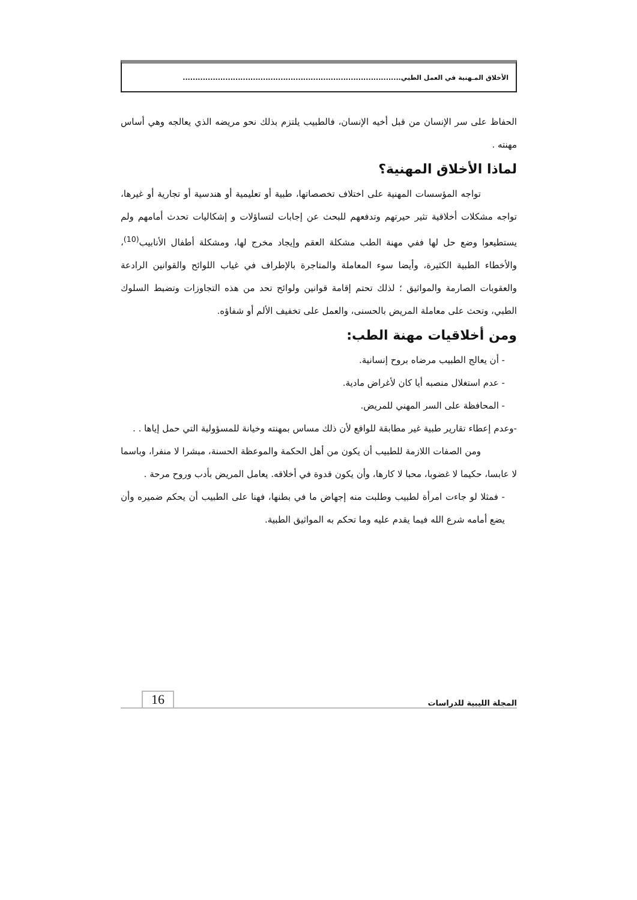الأخلاق المـهنية في العمل الطبي.......................................................................................
الحفاظ على سر الإنسان من قبل أخيه الإنسان، فالطبيب يلتزم بذلك نحو مريضه الذي يعالجه وهي أساس مهنته .
لماذا الأخلاق المهنية؟
تواجه المؤسسات المهنية على اختلاف تخصصاتها، طبية أو تعليمية أو هندسية أو تجارية أو غيرها، تواجه مشكلات أخلاقية تثير حيرتهم وتدفعهم للبحث عن إجابات لتساؤلات و إشكاليات تحدث أمامهم ولم يستطيعوا وضع حل لها ففي مهنة الطب مشكلة العقم وإيجاد مخرج لها، ومشكلة أطفال الأنابيب<sup>(10)</sup>، والأخطاء الطبية الكثيرة، وأيضا سوء المعاملة والمتاجرة بالإطراف في غياب اللوائح والقوانين الرادعة والعقوبات الصارمة والمواثيق ؛ لذلك تحتم إقامة قوانين ولوائح تحد من هذه التجاوزات وتضبط السلوك الطبي، وتحث على معاملة المريض بالحسنى، والعمل على تخفيف الألم أو شفاؤه.
ومن أخلاقيات مهنة الطب:
- أن يعالج الطبيب مرضاه بروح إنسانية.
- عدم استغلال منصبه أيا كان لأغراض مادية.
- المحافظة على السر المهني للمريض.
-وعدم إعطاء تقارير طبية غير مطابقة للواقع لأن ذلك مساس بمهنته وخيانة للمسؤولية التي حمل إياها . .
ومن الصفات اللازمة للطبيب أن يكون من أهل الحكمة والموعظة الحسنة، مبشرا لا منفرا، وباسما لا عابسا، حكيما لا غضوبا، محبا لا كارها، وأن يكون قدوة في أخلاقه. يعامل المريض بأدب وروح مرحة .
- فمثلا لو جاءت امرأة لطبيب وطلبت منه إجهاض ما في بطنها، فهنا على الطبيب أن يحكم ضميره وأن يضع أمامه شرع الله فيما يقدم عليه وما تحكم به المواثيق الطبية.
المجلة الليبية للدراسات 16